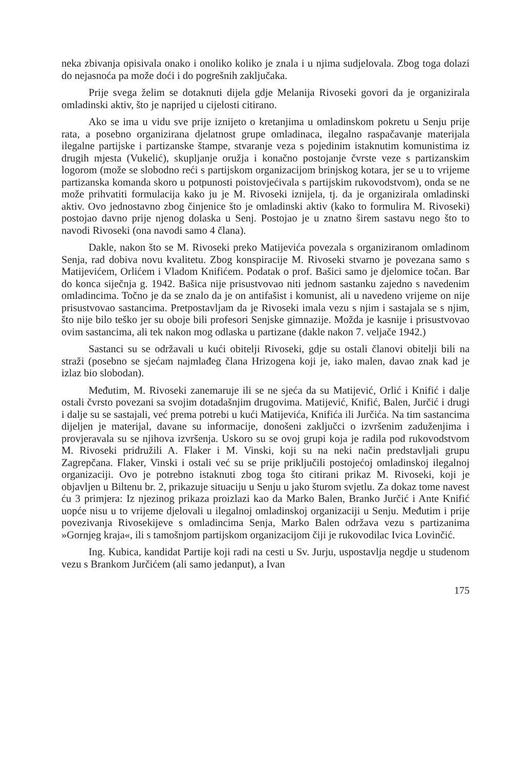neka zbivanja opisivala onako i onoliko koliko je znala i u njima sudjelovala. Zbog toga dolazi do nejasnoća pa može doći i do pogrešnih zaključaka.
Prije svega želim se dotaknuti dijela gdje Melanija Rivoseki govori da je organizirala omladinski aktiv, što je naprijed u cijelosti citirano.
Ako se ima u vidu sve prije iznijeto o kretanjima u omladinskom pokretu u Senju prije rata, a posebno organizirana djelatnost grupe omladinaca, ilegalno raspačavanje materijala ilegalne partijske i partizanske štampe, stvaranje veza s pojedinim istaknutim komunistima iz drugih mjesta (Vukelić), skupljanje oružja i konačno postojanje čvrste veze s partizanskim logorom (može se slobodno reći s partijskom organizacijom brinjskog kotara, jer se u to vrijeme partizanska komanda skoro u potpunosti poistovjećivala s partijskim rukovodstvom), onda se ne može prihvatiti formulacija kako ju je M. Rivoseki iznijela, tj. da je organizirala omladinski aktiv. Ovo jednostavno zbog činjenice što je omladinski aktiv (kako to formulira M. Rivoseki) postojao davno prije njenog dolaska u Senj. Postojao je u znatno širem sastavu nego što to navodi Rivoseki (ona navodi samo 4 člana).
Dakle, nakon što se M. Rivoseki preko Matijevića povezala s organiziranom omladinom Senja, rad dobiva novu kvalitetu. Zbog konspiracije M. Rivoseki stvarno je povezana samo s Matijevićem, Orlićem i Vladom Knifićem. Podatak o prof. Bašici samo je djelomice točan. Bar do konca siječnja g. 1942. Bašica nije prisustvovao niti jednom sastanku zajedno s navedenim omladincima. Točno je da se znalo da je on antifašist i komunist, ali u navedeno vrijeme on nije prisustvovao sastancima. Pretpostavljam da je Rivoseki imala vezu s njim i sastajala se s njim, što nije bilo teško jer su oboje bili profesori Senjske gimnazije. Možda je kasnije i prisustvovao ovim sastancima, ali tek nakon mog odlaska u partizane (dakle nakon 7. veljače 1942.)
Sastanci su se održavali u kući obitelji Rivoseki, gdje su ostali članovi obitelji bili na straži (posebno se sjećam najmlađeg člana Hrizogena koji je, iako malen, davao znak kad je izlaz bio slobodan).
Međutim, M. Rivoseki zanemaruje ili se ne sjeća da su Matijević, Orlić i Knifić i dalje ostali čvrsto povezani sa svojim dotadašnjim drugovima. Matijević, Knifić, Balen, Jurčić i drugi i dalje su se sastajali, već prema potrebi u kući Matijevića, Knifića ili Jurčića. Na tim sastancima dijeljen je materijal, davane su informacije, donošeni zaključci o izvršenim zaduženjima i provjeravala su se njihova izvršenja. Uskoro su se ovoj grupi koja je radila pod rukovodstvom M. Rivoseki pridružili A. Flaker i M. Vinski, koji su na neki način predstavljali grupu Zagrepčana. Flaker, Vinski i ostali već su se prije priključili postojećoj omladinskoj ilegalnoj organizaciji. Ovo je potrebno istaknuti zbog toga što citirani prikaz M. Rivoseki, koji je objavljen u Biltenu br. 2, prikazuje situaciju u Senju u jako šturom svjetlu. Za dokaz tome navest ću 3 primjera: Iz njezinog prikaza proizlazi kao da Marko Balen, Branko Jurčić i Ante Knifić uopće nisu u to vrijeme djelovali u ilegalnoj omladinskoj organizaciji u Senju. Međutim i prije povezivanja Rivosekijeve s omladincima Senja, Marko Balen održava vezu s partizanima »Gornjeg kraja«, ili s tamošnjom partijskom organizacijom čiji je rukovodilac Ivica Lovinčić.
Ing. Kubica, kandidat Partije koji radi na cesti u Sv. Jurju, uspostavlja negdje u studenom vezu s Brankom Jurčićem (ali samo jedanput), a Ivan
175